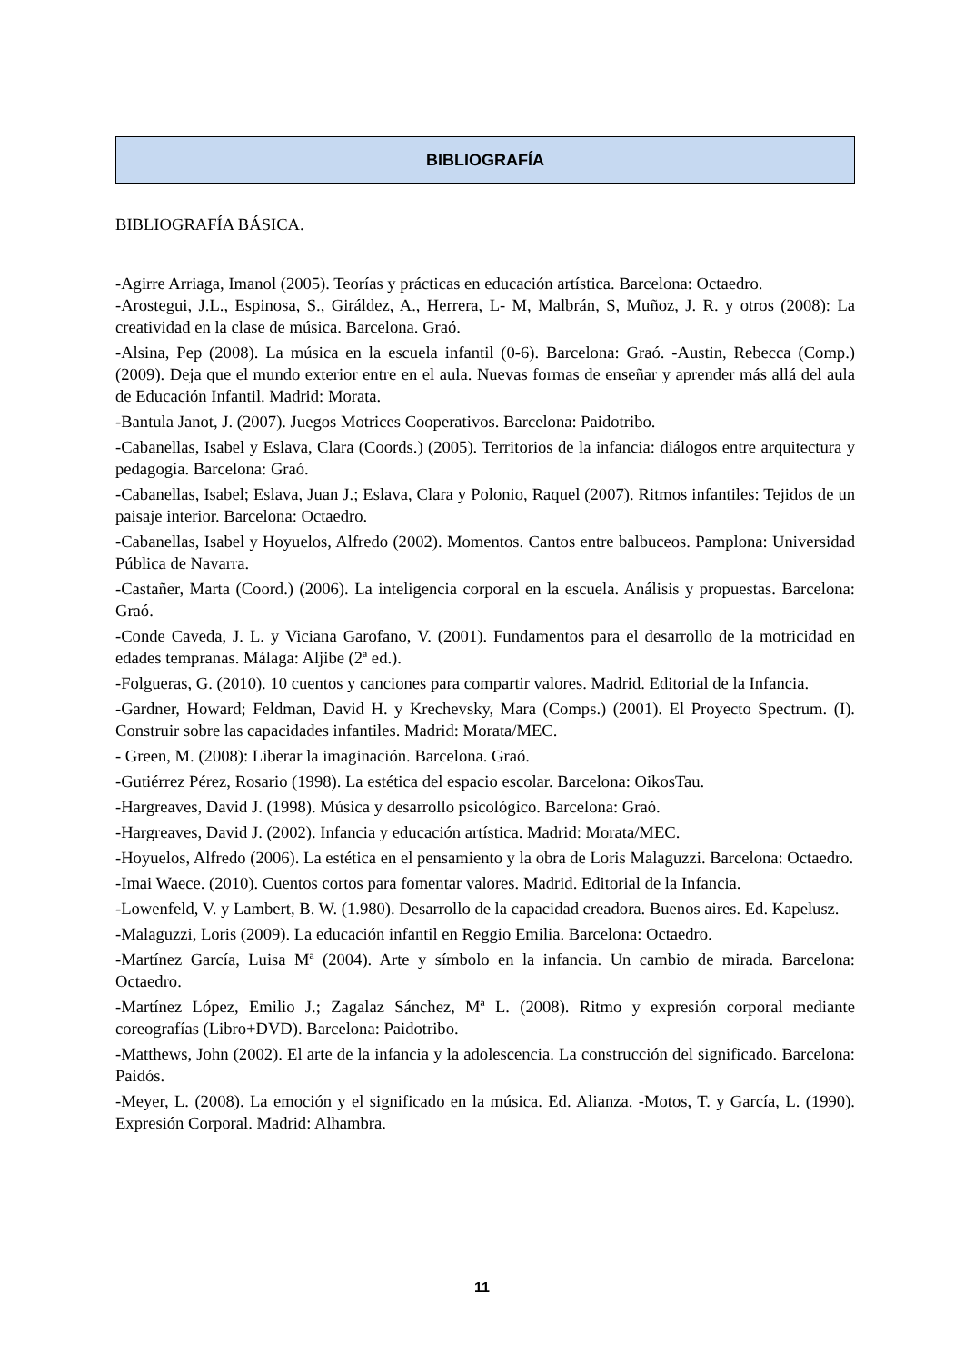BIBLIOGRAFÍA
BIBLIOGRAFÍA BÁSICA.
-Agirre Arriaga, Imanol (2005). Teorías y prácticas en educación artística. Barcelona: Octaedro.
-Arostegui, J.L., Espinosa, S., Giráldez, A., Herrera, L- M, Malbrán, S, Muñoz, J. R. y otros (2008): La creatividad en la clase de música. Barcelona. Graó.
-Alsina, Pep (2008). La música en la escuela infantil (0-6). Barcelona: Graó. -Austin, Rebecca (Comp.) (2009). Deja que el mundo exterior entre en el aula. Nuevas formas de enseñar y aprender más allá del aula de Educación Infantil. Madrid: Morata.
-Bantula Janot, J. (2007). Juegos Motrices Cooperativos. Barcelona: Paidotribo.
-Cabanellas, Isabel y Eslava, Clara (Coords.) (2005). Territorios de la infancia: diálogos entre arquitectura y pedagogía. Barcelona: Graó.
-Cabanellas, Isabel; Eslava, Juan J.; Eslava, Clara y Polonio, Raquel (2007). Ritmos infantiles: Tejidos de un paisaje interior. Barcelona: Octaedro.
-Cabanellas, Isabel y Hoyuelos, Alfredo (2002). Momentos. Cantos entre balbuceos. Pamplona: Universidad Pública de Navarra.
-Castañer, Marta (Coord.) (2006). La inteligencia corporal en la escuela. Análisis y propuestas. Barcelona: Graó.
-Conde Caveda, J. L. y Viciana Garofano, V. (2001). Fundamentos para el desarrollo de la motricidad en edades tempranas. Málaga: Aljibe (2ª ed.).
-Folgueras, G. (2010). 10 cuentos y canciones para compartir valores. Madrid. Editorial de la Infancia.
-Gardner, Howard; Feldman, David H. y Krechevsky, Mara (Comps.) (2001). El Proyecto Spectrum. (I). Construir sobre las capacidades infantiles. Madrid: Morata/MEC.
- Green, M. (2008): Liberar la imaginación. Barcelona. Graó.
-Gutiérrez Pérez, Rosario (1998). La estética del espacio escolar. Barcelona: OikosTau.
-Hargreaves, David J. (1998). Música y desarrollo psicológico. Barcelona: Graó.
-Hargreaves, David J. (2002). Infancia y educación artística. Madrid: Morata/MEC.
-Hoyuelos, Alfredo (2006). La estética en el pensamiento y la obra de Loris Malaguzzi. Barcelona: Octaedro.
-Imai Waece. (2010). Cuentos cortos para fomentar valores. Madrid. Editorial de la Infancia.
-Lowenfeld, V. y Lambert, B. W. (1.980). Desarrollo de la capacidad creadora. Buenos aires. Ed. Kapelusz.
-Malaguzzi, Loris (2009). La educación infantil en Reggio Emilia. Barcelona: Octaedro.
-Martínez García, Luisa Mª (2004). Arte y símbolo en la infancia. Un cambio de mirada. Barcelona: Octaedro.
-Martínez López, Emilio J.; Zagalaz Sánchez, Mª L. (2008). Ritmo y expresión corporal mediante coreografías (Libro+DVD). Barcelona: Paidotribo.
-Matthews, John (2002). El arte de la infancia y la adolescencia. La construcción del significado. Barcelona: Paidós.
-Meyer, L. (2008). La emoción y el significado en la música. Ed. Alianza. -Motos, T. y García, L. (1990). Expresión Corporal. Madrid: Alhambra.
11